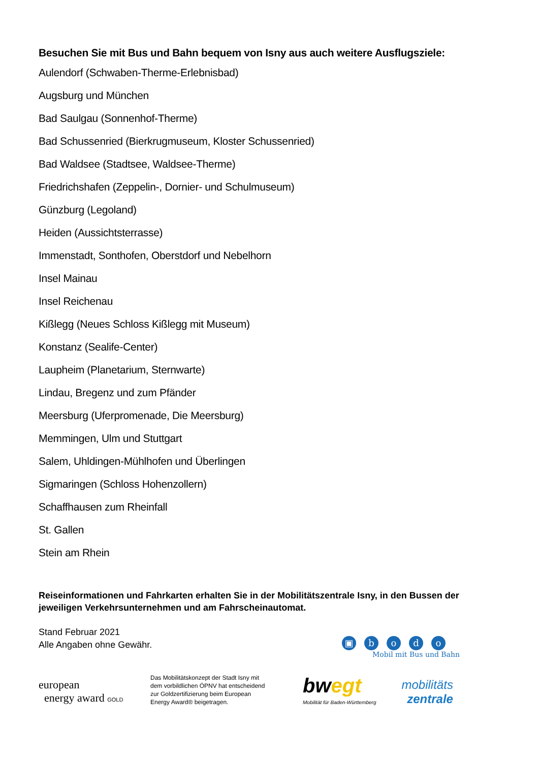Besuchen Sie mit Bus und Bahn bequem von Isny aus auch weitere Ausflugsziele:
Aulendorf (Schwaben-Therme-Erlebnisbad)
Augsburg und München
Bad Saulgau (Sonnenhof-Therme)
Bad Schussenried (Bierkrugmuseum, Kloster Schussenried)
Bad Waldsee (Stadtsee, Waldsee-Therme)
Friedrichshafen (Zeppelin-, Dornier- und Schulmuseum)
Günzburg (Legoland)
Heiden (Aussichtsterrasse)
Immenstadt, Sonthofen, Oberstdorf und Nebelhorn
Insel Mainau
Insel Reichenau
Kißlegg (Neues Schloss Kißlegg mit Museum)
Konstanz (Sealife-Center)
Laupheim (Planetarium, Sternwarte)
Lindau, Bregenz und zum Pfänder
Meersburg (Uferpromenade, Die Meersburg)
Memmingen, Ulm und Stuttgart
Salem, Uhldingen-Mühlhofen und Überlingen
Sigmaringen (Schloss Hohenzollern)
Schaffhausen zum Rheinfall
St. Gallen
Stein am Rhein
Reiseinformationen und Fahrkarten erhalten Sie in der Mobilitätszentrale Isny, in den Bussen der jeweiligen Verkehrsunternehmen und am Fahrscheinautomat.
Stand Februar 2021
Alle Angaben ohne Gewähr.
▣ bodo
Mobil mit Bus und Bahn
european
energy award GOLD
Das Mobilitätskonzept der Stadt Isny mit dem vorbildlichen ÖPNV hat entscheidend zur Goldzertifizierung beim European Energy Award® beigetragen.
bwegt
Mobilität für Baden-Württemberg
mobilitäts
zentrale